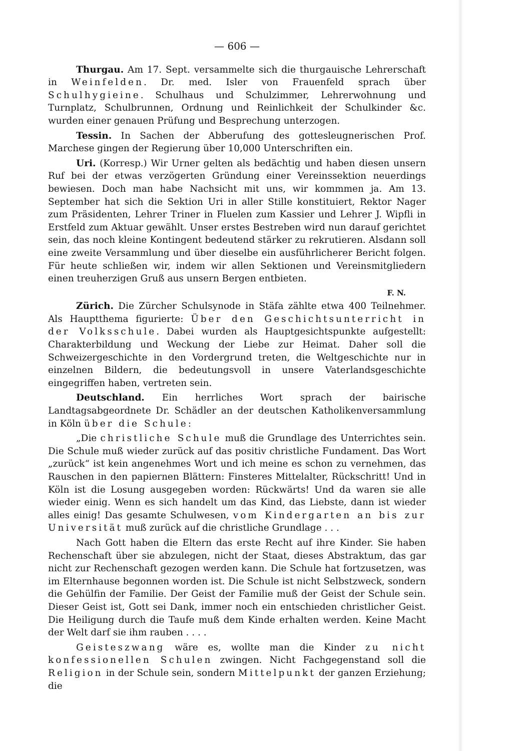— 606 —
Thurgau. Am 17. Sept. versammelte sich die thurgauische Lehrerschaft in Weinfelden. Dr. med. Isler von Frauenfeld sprach über Schulhygieine. Schulhaus und Schulzimmer, Lehrerwohnung und Turnplatz, Schulbrunnen, Ordnung und Reinlichkeit der Schulkinder &c. wurden einer genauen Prüfung und Besprechung unterzogen.
Tessin. In Sachen der Abberufung des gottesleugnerischen Prof. Marchese gingen der Regierung über 10,000 Unterschriften ein.
Uri. (Korresp.) Wir Urner gelten als bedächtig und haben diesen unsern Ruf bei der etwas verzögerten Gründung einer Vereinssektion neuerdings bewiesen. Doch man habe Nachsicht mit uns, wir kommmen ja. Am 13. September hat sich die Sektion Uri in aller Stille konstituiert, Rektor Nager zum Präsidenten, Lehrer Triner in Fluelen zum Kassier und Lehrer J. Wipfli in Erstfeld zum Aktuar gewählt. Unser erstes Bestreben wird nun darauf gerichtet sein, das noch kleine Kontingent bedeutend stärker zu rekrutieren. Alsdann soll eine zweite Versammlung und über dieselbe ein ausführlicherer Bericht folgen. Für heute schließen wir, indem wir allen Sektionen und Vereinsmitgliedern einen treuherzigen Gruß aus unsern Bergen entbieten.
F. N.
Zürich. Die Zürcher Schulsynode in Stäfa zählte etwa 400 Teilnehmer. Als Hauptthema figurierte: Über den Geschichtsunterricht in der Volksschule. Dabei wurden als Hauptgesichtspunkte aufgestellt: Charakterbildung und Weckung der Liebe zur Heimat. Daher soll die Schweizergeschichte in den Vordergrund treten, die Weltgeschichte nur in einzelnen Bildern, die bedeutungsvoll in unsere Vaterlandsgeschichte eingegriffen haben, vertreten sein.
Deutschland. Ein herrliches Wort sprach der bairische Landtagsabgeordnete Dr. Schädler an der deutschen Katholikenversammlung in Köln über die Schule:
„Die christliche Schule muß die Grundlage des Unterrichtes sein. Die Schule muß wieder zurück auf das positiv christliche Fundament. Das Wort „zurück“ ist kein angenehmes Wort und ich meine es schon zu vernehmen, das Rauschen in den papiernen Blättern: Finsteres Mittelalter, Rückschritt! Und in Köln ist die Losung ausgegeben worden: Rückwärts! Und da waren sie alle wieder einig. Wenn es sich handelt um das Kind, das Liebste, dann ist wieder alles einig! Das gesamte Schulwesen, vom Kindergarten an bis zur Universität muß zurück auf die christliche Grundlage . . .
Nach Gott haben die Eltern das erste Recht auf ihre Kinder. Sie haben Rechenschaft über sie abzulegen, nicht der Staat, dieses Abstraktum, das gar nicht zur Rechenschaft gezogen werden kann. Die Schule hat fortzusetzen, was im Elternhause begonnen worden ist. Die Schule ist nicht Selbstzweck, sondern die Gehülfin der Familie. Der Geist der Familie muß der Geist der Schule sein. Dieser Geist ist, Gott sei Dank, immer noch ein entschieden christlicher Geist. Die Heiligung durch die Taufe muß dem Kinde erhalten werden. Keine Macht der Welt darf sie ihm rauben . . . .
Geisteszwang wäre es, wollte man die Kinder zu nicht konfessionellen Schulen zwingen. Nicht Fachgegenstand soll die Religion in der Schule sein, sondern Mittelpunkt der ganzen Erziehung; die